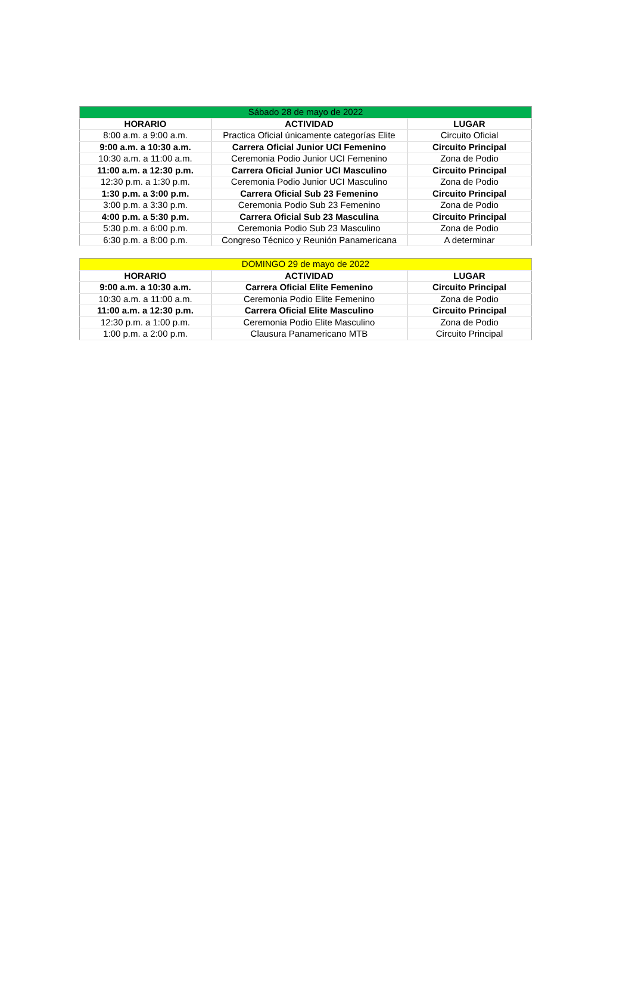| Sábado 28 de mayo de 2022 | | |
| --- | --- | --- |
| HORARIO | ACTIVIDAD | LUGAR |
| 8:00 a.m. a 9:00 a.m. | Practica Oficial únicamente categorías Elite | Circuito Oficial |
| 9:00 a.m. a 10:30 a.m. | Carrera Oficial Junior UCI Femenino | Circuito Principal |
| 10:30 a.m. a 11:00 a.m. | Ceremonia Podio Junior UCI Femenino | Zona de Podio |
| 11:00 a.m. a 12:30 p.m. | Carrera Oficial Junior UCI Masculino | Circuito Principal |
| 12:30 p.m. a 1:30 p.m. | Ceremonia Podio Junior UCI Masculino | Zona de Podio |
| 1:30 p.m. a 3:00 p.m. | Carrera Oficial Sub 23 Femenino | Circuito Principal |
| 3:00 p.m. a 3:30 p.m. | Ceremonia Podio Sub 23 Femenino | Zona de Podio |
| 4:00 p.m. a 5:30 p.m. | Carrera Oficial Sub 23 Masculina | Circuito Principal |
| 5:30 p.m. a 6:00 p.m. | Ceremonia Podio Sub 23 Masculino | Zona de Podio |
| 6:30 p.m. a 8:00 p.m. | Congreso Técnico y Reunión Panamericana | A determinar |
| DOMINGO 29 de mayo de 2022 | | |
| --- | --- | --- |
| HORARIO | ACTIVIDAD | LUGAR |
| 9:00 a.m. a 10:30 a.m. | Carrera Oficial Elite Femenino | Circuito Principal |
| 10:30 a.m. a 11:00 a.m. | Ceremonia Podio Elite Femenino | Zona de Podio |
| 11:00 a.m. a 12:30 p.m. | Carrera Oficial Elite Masculino | Circuito Principal |
| 12:30 p.m. a 1:00 p.m. | Ceremonia Podio Elite Masculino | Zona de Podio |
| 1:00 p.m. a 2:00 p.m. | Clausura Panamericano MTB | Circuito Principal |